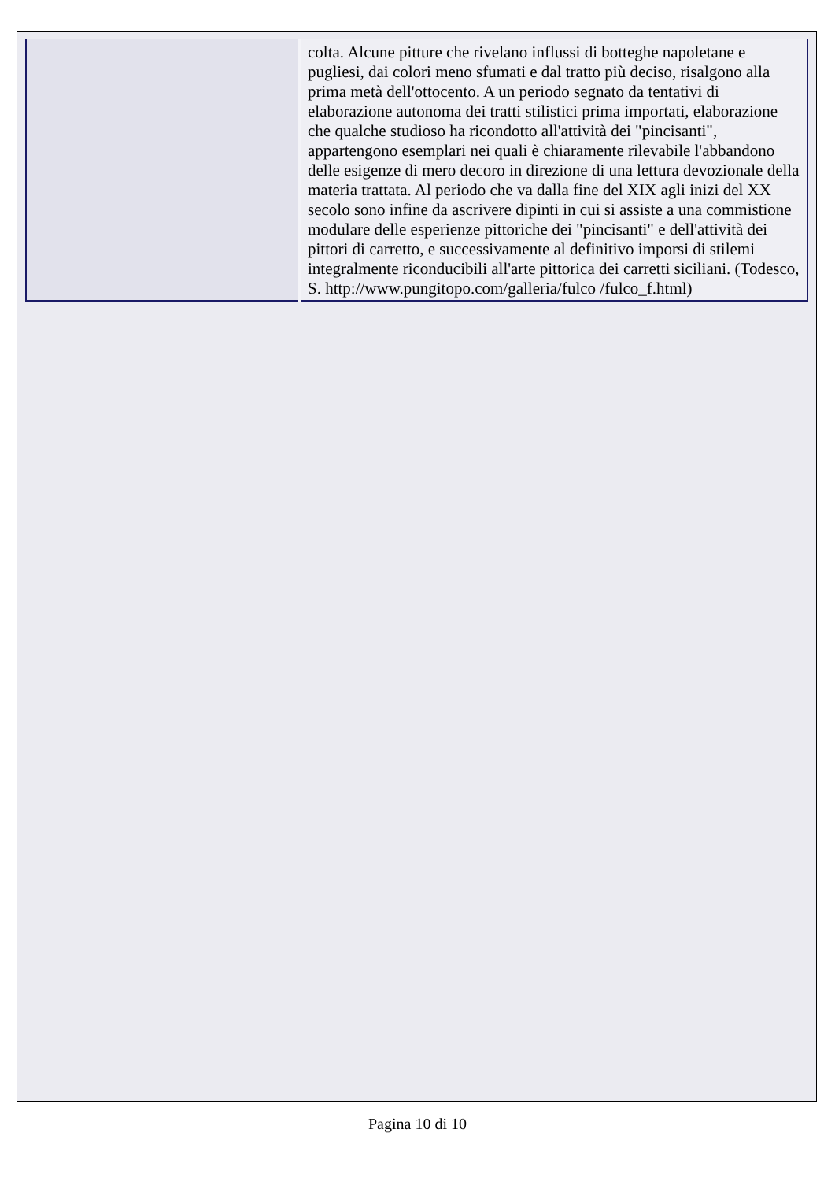| | colta. Alcune pitture che rivelano influssi di botteghe napoletane e pugliesi, dai colori meno sfumati e dal tratto più deciso, risalgono alla prima metà dell'ottocento. A un periodo segnato da tentativi di elaborazione autonoma dei tratti stilistici prima importati, elaborazione che qualche studioso ha ricondotto all'attività dei "pincisanti", appartengono esemplari nei quali è chiaramente rilevabile l'abbandono delle esigenze di mero decoro in direzione di una lettura devozionale della materia trattata. Al periodo che va dalla fine del XIX agli inizi del XX secolo sono infine da ascrivere dipinti in cui si assiste a una commistione modulare delle esperienze pittoriche dei "pincisanti" e dell'attività dei pittori di carretto, e successivamente al definitivo imporsi di stilemi integralmente riconducibili all'arte pittorica dei carretti siciliani. (Todesco, S. http://www.pungitopo.com/galleria/fulco /fulco_f.html) |
Pagina 10 di 10